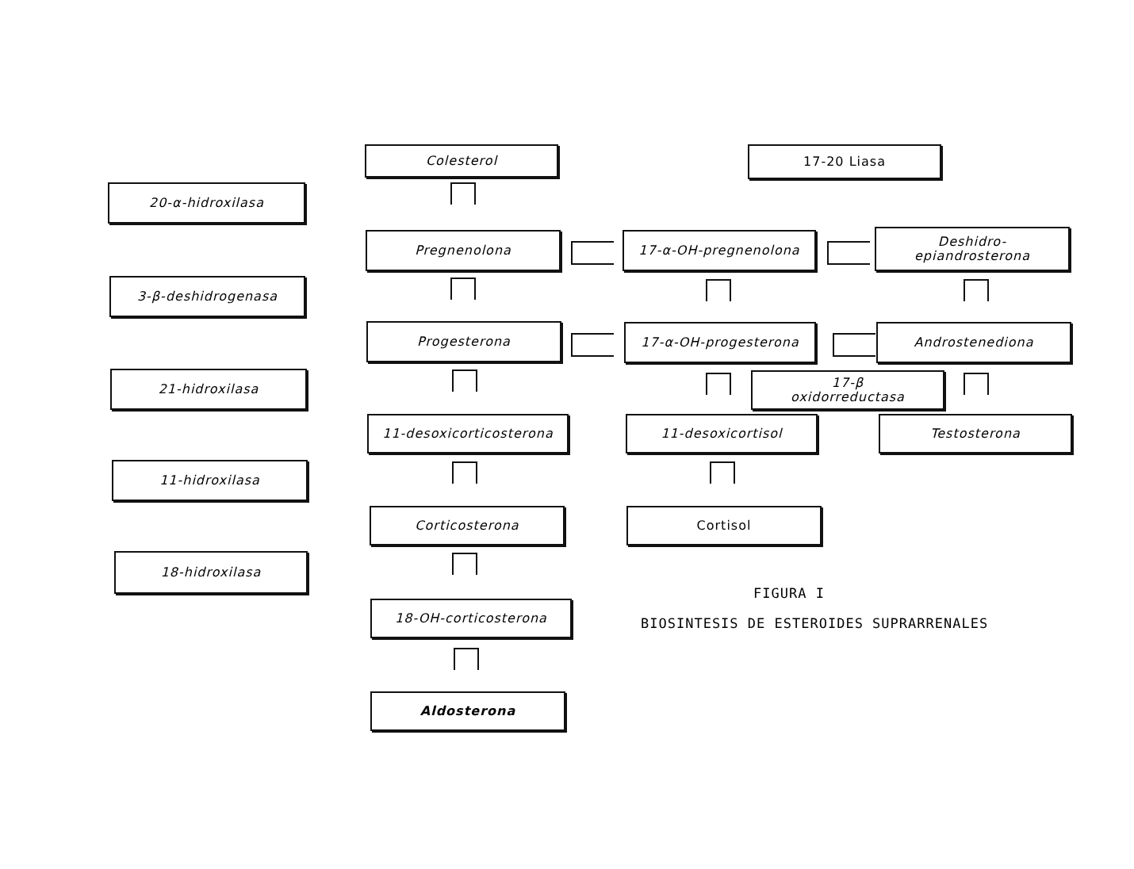20-α-hidroxilasa
3-β-deshidrogenasa
21-hidroxilasa
11-hidroxilasa
18-hidroxilasa
Colesterol
Pregnenolona
Progesterona
11-desoxicorticosterona
Corticosterona
18-OH-corticosterona
Aldosterona
17-20 Liasa
17-α-OH-pregnenolona
17-α-OH-progesterona
11-desoxicortisol
Cortisol
Deshidro-
epiandrosterona
Androstenediona
17-β
oxidorreductasa
Testosterona
FIGURA I
BIOSINTESIS DE ESTEROIDES SUPRARRENALES